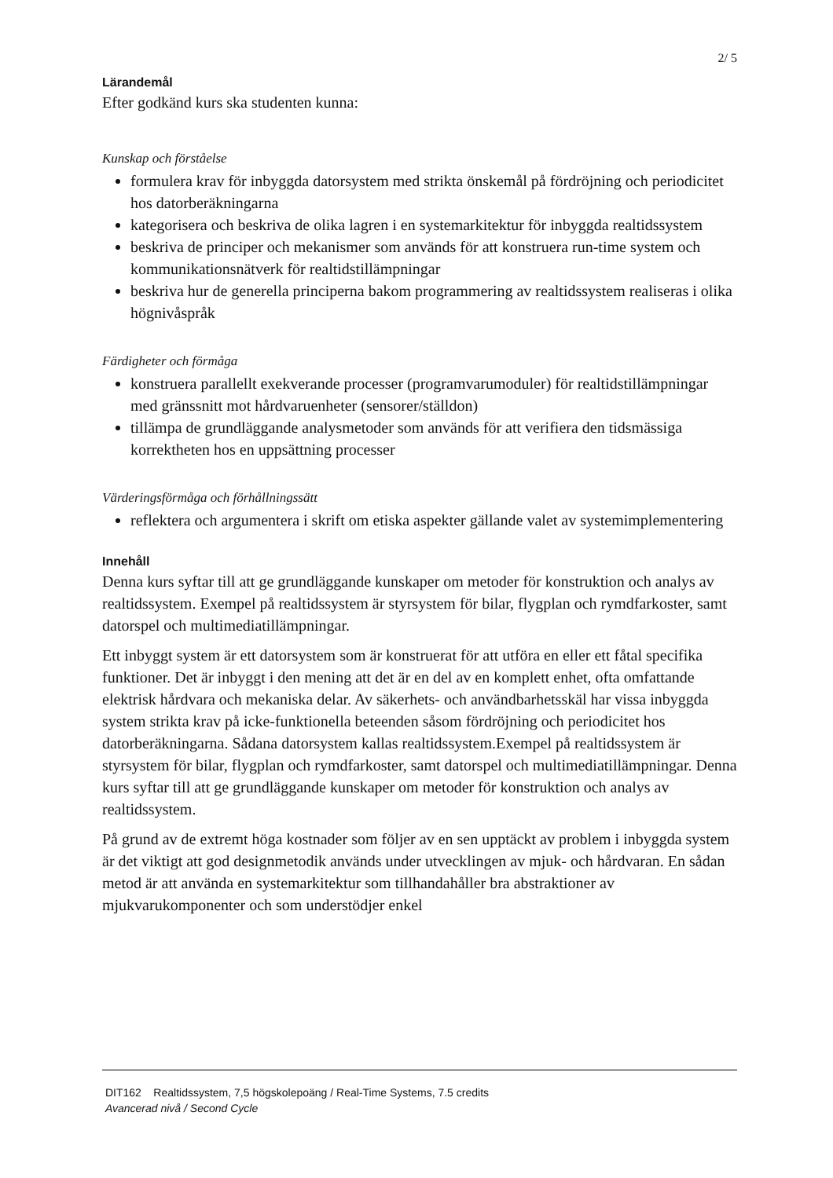2/ 5
Lärandemål
Efter godkänd kurs ska studenten kunna:
Kunskap och förståelse
formulera krav för inbyggda datorsystem med strikta önskemål på fördröjning och periodicitet hos datorberäkningarna
kategorisera och beskriva de olika lagren i en systemarkitektur för inbyggda realtidssystem
beskriva de principer och mekanismer som används för att konstruera run-time system och kommunikationsnätverk för realtidstillämpningar
beskriva hur de generella principerna bakom programmering av realtidssystem realiseras i olika högnivåspråk
Färdigheter och förmåga
konstruera parallellt exekverande processer (programvarumoduler) för realtidstillämpningar med gränssnitt mot hårdvaruenheter (sensorer/ställdon)
tillämpa de grundläggande analysmetoder som används för att verifiera den tidsmässiga korrektheten hos en uppsättning processer
Värderingsförmåga och förhållningssätt
reflektera och argumentera i skrift om etiska aspekter gällande valet av systemimplementering
Innehåll
Denna kurs syftar till att ge grundläggande kunskaper om metoder för konstruktion och analys av realtidssystem. Exempel på realtidssystem är styrsystem för bilar, flygplan och rymdfarkoster, samt datorspel och multimediatillämpningar.
Ett inbyggt system är ett datorsystem som är konstruerat för att utföra en eller ett fåtal specifika funktioner. Det är inbyggt i den mening att det är en del av en komplett enhet, ofta omfattande elektrisk hårdvara och mekaniska delar. Av säkerhets- och användbarhetsskäl har vissa inbyggda system strikta krav på icke-funktionella beteenden såsom fördröjning och periodicitet hos datorberäkningarna. Sådana datorsystem kallas realtidssystem.Exempel på realtidssystem är styrsystem för bilar, flygplan och rymdfarkoster, samt datorspel och multimediatillämpningar. Denna kurs syftar till att ge grundläggande kunskaper om metoder för konstruktion och analys av realtidssystem.
På grund av de extremt höga kostnader som följer av en sen upptäckt av problem i inbyggda system är det viktigt att god designmetodik används under utvecklingen av mjuk- och hårdvaran. En sådan metod är att använda en systemarkitektur som tillhandahåller bra abstraktioner av mjukvarukomponenter och som understödjer enkel
DIT162 Realtidssystem, 7,5 högskolepoäng / Real-Time Systems, 7.5 credits
Avancerad nivå / Second Cycle